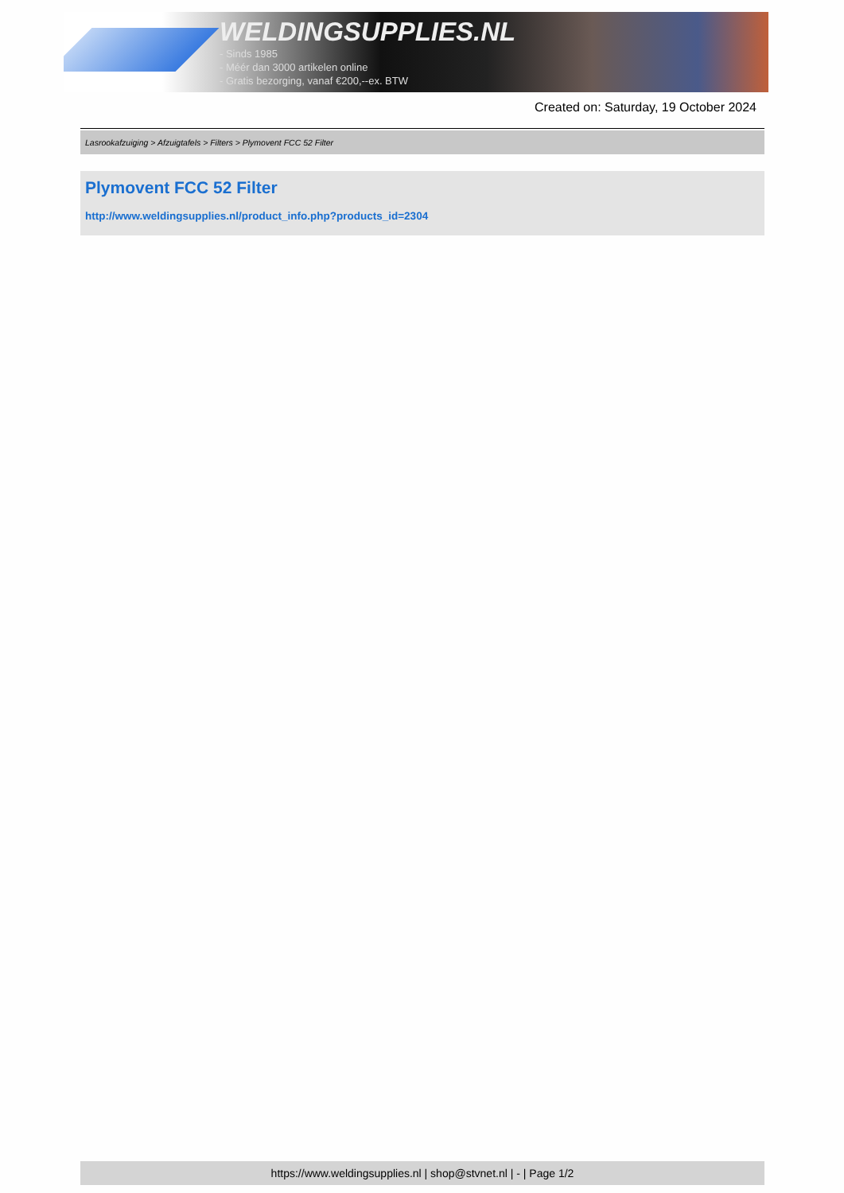WELDINGSUPPLIES.NL
- Sinds 1985
- Méér dan 3000 artikelen online
- Gratis bezorging, vanaf €200,--ex. BTW
Created on: Saturday, 19 October 2024
Lasrookafzuiging > Afzuigtafels > Filters > Plymovent FCC 52 Filter
Plymovent FCC 52 Filter
http://www.weldingsupplies.nl/product_info.php?products_id=2304
https://www.weldingsupplies.nl | shop@stvnet.nl | - | Page 1/2